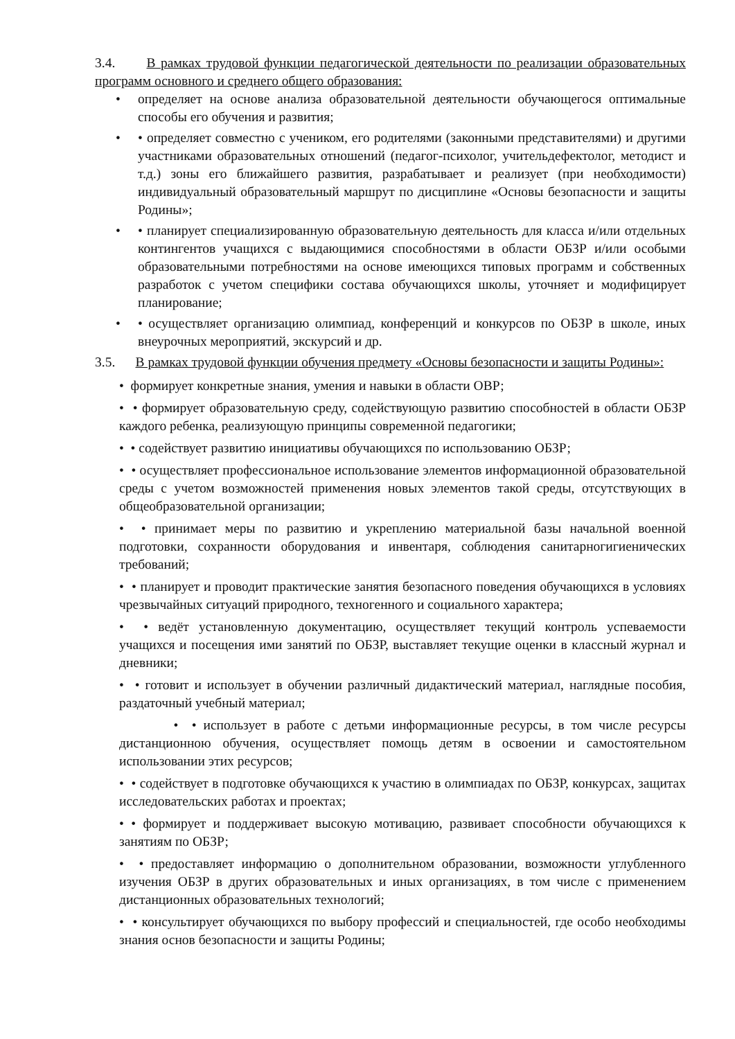3.4. В рамках трудовой функции педагогической деятельности по реализации образовательных программ основного и среднего общего образования:
• определяет на основе анализа образовательной деятельности обучающегося оптимальные способы его обучения и развития;
• • определяет совместно с учеником, его родителями (законными представителями) и другими участниками образовательных отношений (педагог-психолог, учительдефектолог, методист и т.д.) зоны его ближайшего развития, разрабатывает и реализует (при необходимости) индивидуальный образовательный маршрут по дисциплине «Основы безопасности и защиты Родины»;
• • планирует специализированную образовательную деятельность для класса и/или отдельных контингентов учащихся с выдающимися способностями в области ОБЗР и/или особыми образовательными потребностями на основе имеющихся типовых программ и собственных разработок с учетом специфики состава обучающихся школы, уточняет и модифицирует планирование;
• • осуществляет организацию олимпиад, конференций и конкурсов по ОБЗР в школе, иных внеурочных мероприятий, экскурсий и др.
3.5. В рамках трудовой функции обучения предмету «Основы безопасности и защиты Родины»:
• формирует конкретные знания, умения и навыки в области ОВР;
• • формирует образовательную среду, содействующую развитию способностей в области ОБЗР каждого ребенка, реализующую принципы современной педагогики;
• • содействует развитию инициативы обучающихся по использованию ОБЗР;
• • осуществляет профессиональное использование элементов информационной образовательной среды с учетом возможностей применения новых элементов такой среды, отсутствующих в общеобразовательной организации;
• • принимает меры по развитию и укреплению материальной базы начальной военной подготовки, сохранности оборудования и инвентаря, соблюдения санитарногигиенических требований;
• • планирует и проводит практические занятия безопасного поведения обучающихся в условиях чрезвычайных ситуаций природного, техногенного и социального характера;
• • ведёт установленную документацию, осуществляет текущий контроль успеваемости учащихся и посещения ими занятий по ОБЗР, выставляет текущие оценки в классный журнал и дневники;
• • готовит и использует в обучении различный дидактический материал, наглядные пособия, раздаточный учебный материал;
• • использует в работе с детьми информационные ресурсы, в том числе ресурсы дистанционною обучения, осуществляет помощь детям в освоении и самостоятельном использовании этих ресурсов;
• • содействует в подготовке обучающихся к участию в олимпиадах по ОБЗР, конкурсах, защитах исследовательских работах и проектах;
• • формирует и поддерживает высокую мотивацию, развивает способности обучающихся к занятиям по ОБЗР;
• • предоставляет информацию о дополнительном образовании, возможности углубленного изучения ОБЗР в других образовательных и иных организациях, в том числе с применением дистанционных образовательных технологий;
• • консультирует обучающихся по выбору профессий и специальностей, где особо необходимы знания основ безопасности и защиты Родины;